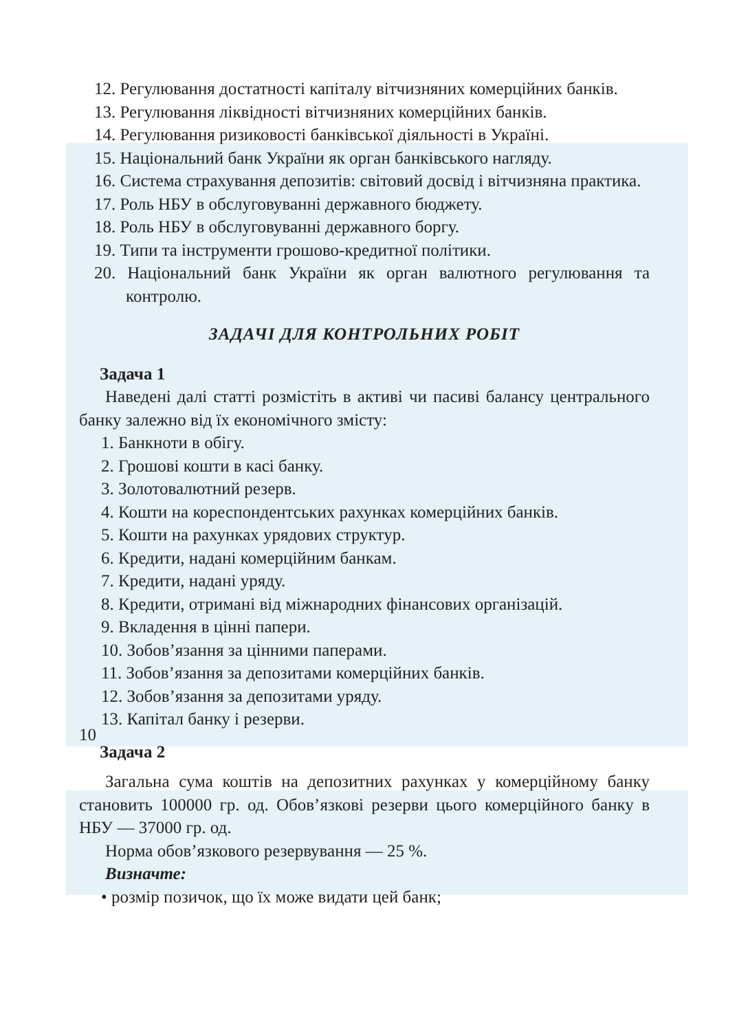12. Регулювання достатності капіталу вітчизняних комерційних банків.
13. Регулювання ліквідності вітчизняних комерційних банків.
14. Регулювання ризиковості банківської діяльності в Україні.
15. Національний банк України як орган банківського нагляду.
16. Система страхування депозитів: світовий досвід і вітчизняна практика.
17. Роль НБУ в обслуговуванні державного бюджету.
18. Роль НБУ в обслуговуванні державного боргу.
19. Типи та інструменти грошово-кредитної політики.
20. Національний банк України як орган валютного регулювання та контролю.
ЗАДАЧІ ДЛЯ КОНТРОЛЬНИХ РОБІТ
Задача 1
Наведені далі статті розмістіть в активі чи пасиві балансу центрального банку залежно від їх економічного змісту:
1. Банкноти в обігу.
2. Грошові кошти в касі банку.
3. Золотовалютний резерв.
4. Кошти на кореспондентських рахунках комерційних банків.
5. Кошти на рахунках урядових структур.
6. Кредити, надані комерційним банкам.
7. Кредити, надані уряду.
8. Кредити, отримані від міжнародних фінансових організацій.
9. Вкладення в цінні папери.
10. Зобов’язання за цінними паперами.
11. Зобов’язання за депозитами комерційних банків.
12. Зобов’язання за депозитами уряду.
13. Капітал банку і резерви.
Задача 2
Загальна сума коштів на депозитних рахунках у комерційному банку становить 100000 гр. од. Обов’язкові резерви цього комерційного банку в НБУ — 37000 гр. од.
Норма обов’язкового резервування — 25 %.
Визначте:
• розмір позичок, що їх може видати цей банк;
10